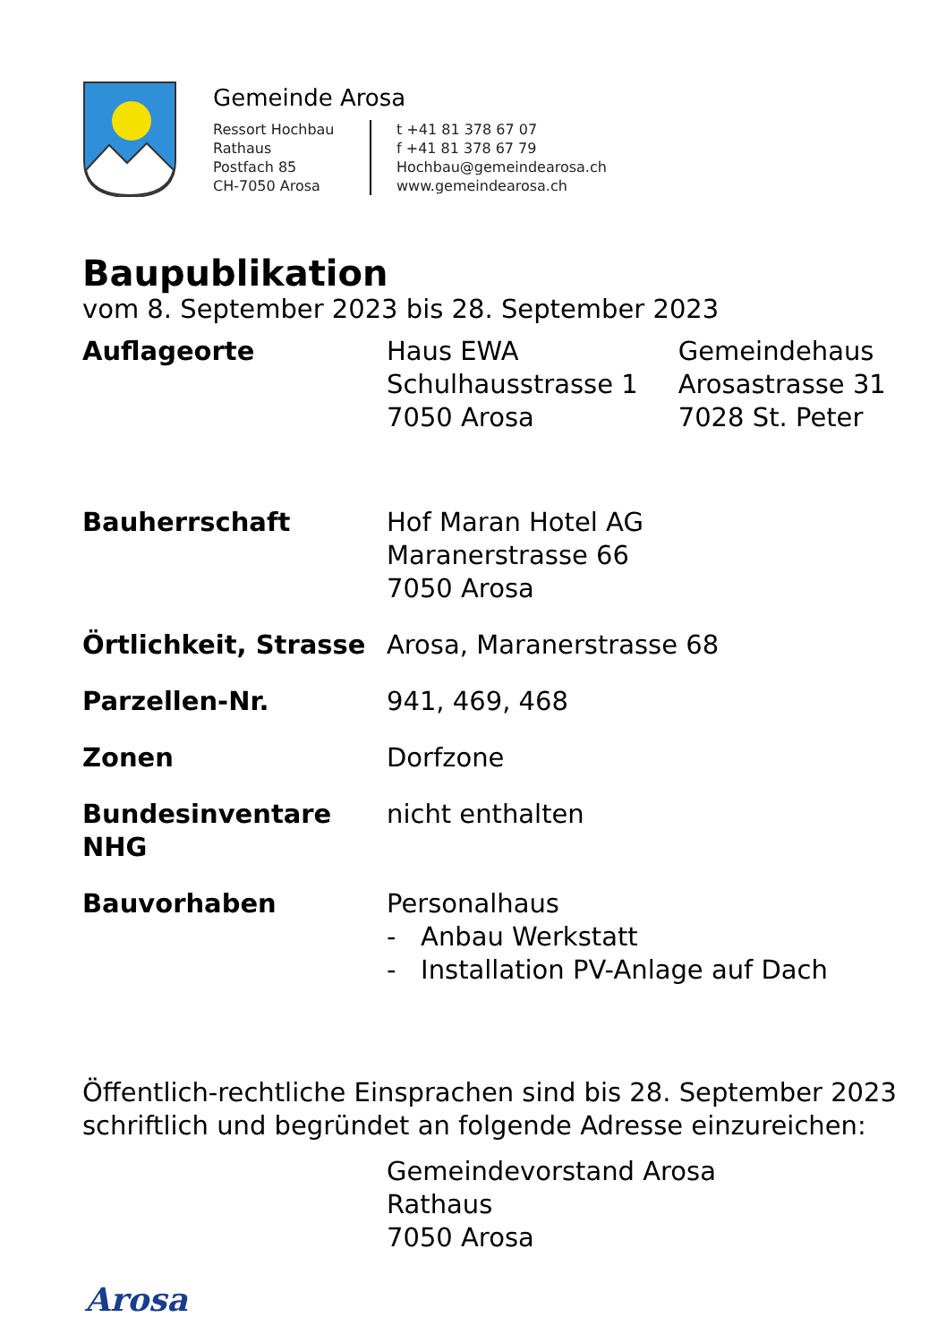Gemeinde Arosa
Ressort Hochbau
Rathaus
Postfach 85
CH-7050 Arosa
t +41 81 378 67 07
f +41 81 378 67 79
Hochbau@gemeindearosa.ch
www.gemeindearosa.ch
Baupublikation
vom 8. September 2023 bis 28. September 2023
Auflageorte Haus EWA
Schulhausstrasse 1
7050 Arosa
Gemeindehaus
Arosastrasse 31
7028 St. Peter
Bauherrschaft Hof Maran Hotel AG
Maranerstrasse 66
7050 Arosa
Örtlichkeit, Strasse
Arosa, Maranerstrasse 68
Parzellen-Nr. 941, 469, 468
Zonen Dorfzone
Bundesinventare NHG nicht enthalten
Bauvorhaben Personalhaus
- Anbau Werkstatt
- Installation PV-Anlage auf Dach
Öffentlich-rechtliche Einsprachen sind bis 28. September 2023 schriftlich und begründet an folgende Adresse einzureichen:
Gemeindevorstand Arosa
Rathaus
7050 Arosa
Arosa